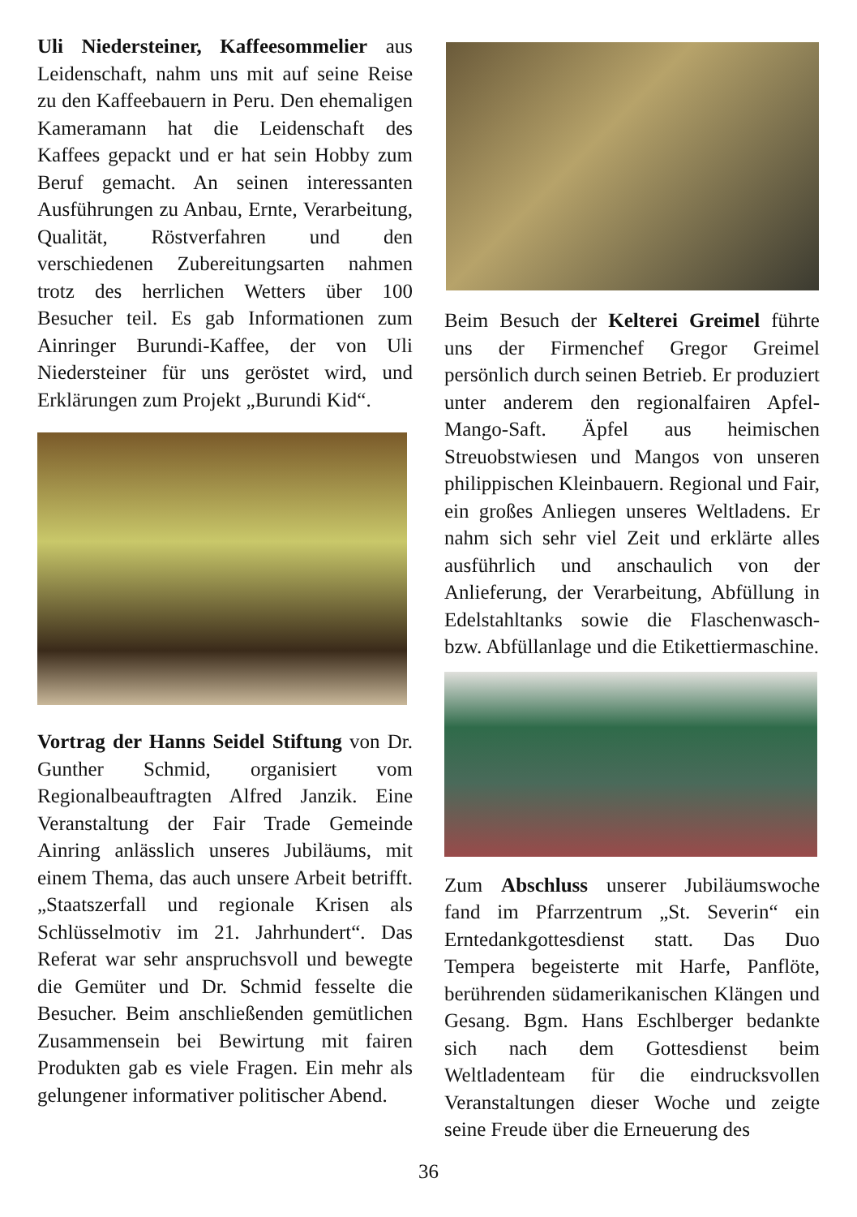Uli Niedersteiner, Kaffeesommelier aus Leidenschaft, nahm uns mit auf seine Reise zu den Kaffeebauern in Peru. Den ehemaligen Kameramann hat die Leidenschaft des Kaffees gepackt und er hat sein Hobby zum Beruf gemacht. An seinen interessanten Ausführungen zu Anbau, Ernte, Verarbeitung, Qualität, Röstverfahren und den verschiedenen Zubereitungsarten nahmen trotz des herrlichen Wetters über 100 Besucher teil. Es gab Informationen zum Ainringer Burundi-Kaffee, der von Uli Niedersteiner für uns geröstet wird, und Erklärungen zum Projekt „Burundi Kid“.
Vortrag der Hanns Seidel Stiftung von Dr. Gunther Schmid, organisiert vom Regionalbeauftragten Alfred Janzik. Eine Veranstaltung der Fair Trade Gemeinde Ainring anlässlich unseres Jubiläums, mit einem Thema, das auch unsere Arbeit betrifft. „Staatszerfall und regionale Krisen als Schlüsselmotiv im 21. Jahrhundert“. Das Referat war sehr anspruchsvoll und bewegte die Gemüter und Dr. Schmid fesselte die Besucher. Beim anschließenden gemütlichen Zusammensein bei Bewirtung mit fairen Produkten gab es viele Fragen. Ein mehr als gelungener informativer politischer Abend.
Beim Besuch der Kelterei Greimel führte uns der Firmenchef Gregor Greimel persönlich durch seinen Betrieb. Er produziert unter anderem den regionalfairen Apfel-Mango-Saft. Äpfel aus heimischen Streuobstwiesen und Mangos von unseren philippischen Kleinbauern. Regional und Fair, ein großes Anliegen unseres Weltladens. Er nahm sich sehr viel Zeit und erklärte alles ausführlich und anschaulich von der Anlieferung, der Verarbeitung, Abfüllung in Edelstahltanks sowie die Flaschenwasch- bzw. Abfüllanlage und die Etikettiermaschine.
Zum Abschluss unserer Jubiläumswoche fand im Pfarrzentrum „St. Severin“ ein Erntedankgottesdienst statt. Das Duo Tempera begeisterte mit Harfe, Panflöte, berührenden südamerikanischen Klängen und Gesang. Bgm. Hans Eschlberger bedankte sich nach dem Gottesdienst beim Weltladenteam für die eindrucksvollen Veranstaltungen dieser Woche und zeigte seine Freude über die Erneuerung des
36